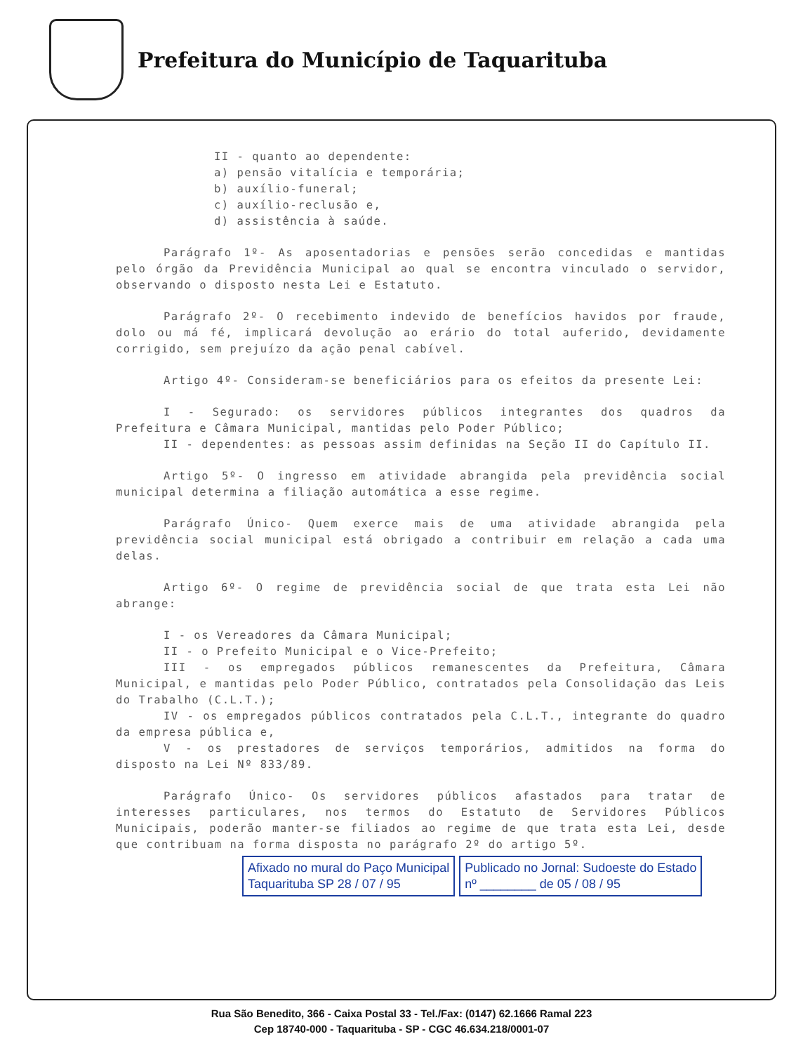Prefeitura do Município de Taquarituba
II - quanto ao dependente:
a) pensão vitalícia e temporária;
b) auxílio-funeral;
c) auxílio-reclusão e,
d) assistência à saúde.
Parágrafo 1º- As aposentadorias e pensões serão concedidas e mantidas pelo órgão da Previdência Municipal ao qual se encontra vinculado o servidor, observando o disposto nesta Lei e Estatuto.
Parágrafo 2º- O recebimento indevido de benefícios havidos por fraude, dolo ou má fé, implicará devolução ao erário do total auferido, devidamente corrigido, sem prejuízo da ação penal cabível.
Artigo 4º- Consideram-se beneficiários para os efeitos da presente Lei:
I - Segurado: os servidores públicos integrantes dos quadros da Prefeitura e Câmara Municipal, mantidas pelo Poder Público;
II - dependentes: as pessoas assim definidas na Seção II do Capítulo II.
Artigo 5º- O ingresso em atividade abrangida pela previdência social municipal determina a filiação automática a esse regime.
Parágrafo Único- Quem exerce mais de uma atividade abrangida pela previdência social municipal está obrigado a contribuir em relação a cada uma delas.
Artigo 6º- O regime de previdência social de que trata esta Lei não abrange:
I - os Vereadores da Câmara Municipal;
II - o Prefeito Municipal e o Vice-Prefeito;
III - os empregados públicos remanescentes da Prefeitura, Câmara Municipal, e mantidas pelo Poder Público, contratados pela Consolidação das Leis do Trabalho (C.L.T.);
IV - os empregados públicos contratados pela C.L.T., integrante do quadro da empresa pública e,
V - os prestadores de serviços temporários, admitidos na forma do disposto na Lei Nº 833/89.
Parágrafo Único- Os servidores públicos afastados para tratar de interesses particulares, nos termos do Estatuto de Servidores Públicos Municipais, poderão manter-se filiados ao regime de que trata esta Lei, desde que contribuam na forma disposta no parágrafo 2º do artigo 5º.
Afixado no mural do Paço Municipal
Taquarituba SP 28 / 07 / 95
Publicado no Jornal: Sudoeste do Estado
nº ________ de 05 / 08 / 95
Rua São Benedito, 366 - Caixa Postal 33 - Tel./Fax: (0147) 62.1666 Ramal 223
Cep 18740-000 - Taquarituba - SP - CGC 46.634.218/0001-07